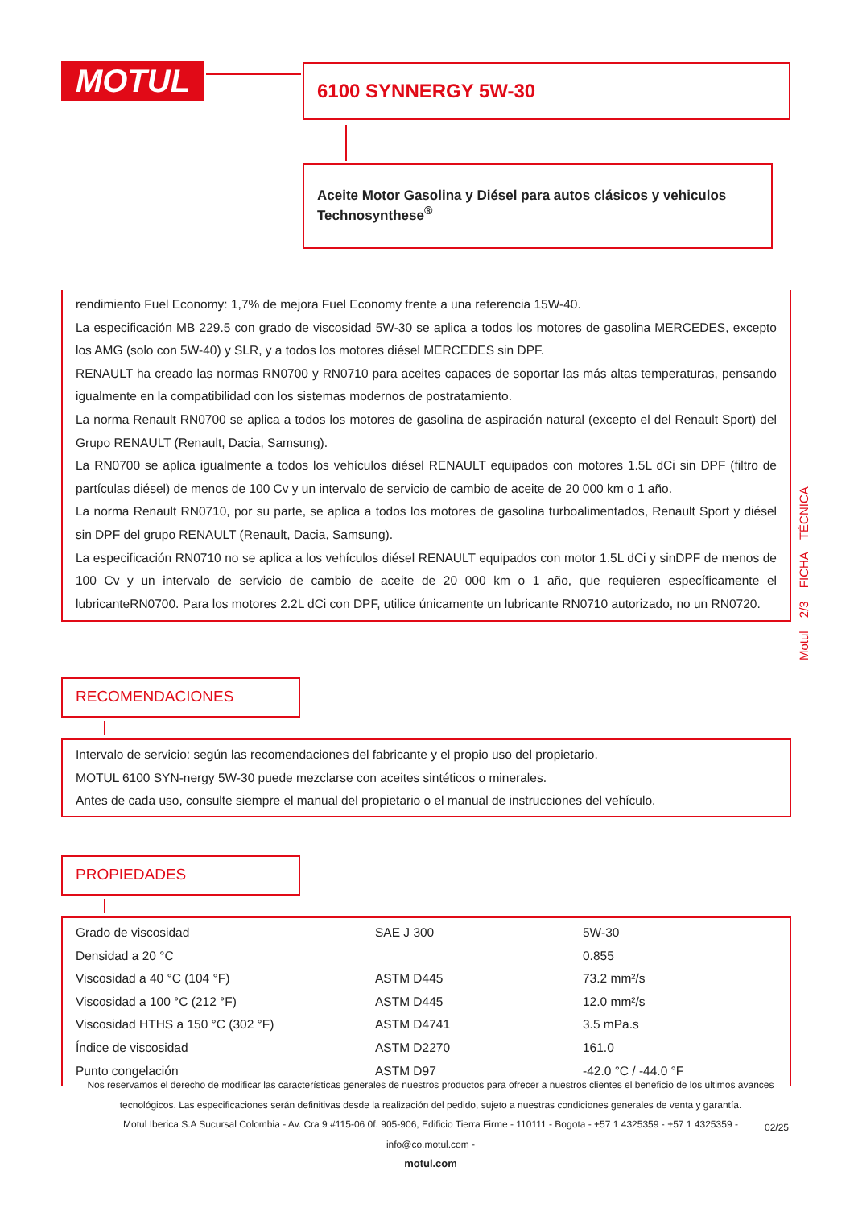MOTUL 6100 SYNNERGY 5W-30
Aceite Motor Gasolina y Diésel para autos clásicos y vehiculos Technosynthese<sup>®</sup>
rendimiento Fuel Economy: 1,7% de mejora Fuel Economy frente a una referencia 15W-40.
La especificación MB 229.5 con grado de viscosidad 5W-30 se aplica a todos los motores de gasolina MERCEDES, excepto los AMG (solo con 5W-40) y SLR, y a todos los motores diésel MERCEDES sin DPF.
RENAULT ha creado las normas RN0700 y RN0710 para aceites capaces de soportar las más altas temperaturas, pensando igualmente en la compatibilidad con los sistemas modernos de postratamiento.
La norma Renault RN0700 se aplica a todos los motores de gasolina de aspiración natural (excepto el del Renault Sport) del Grupo RENAULT (Renault, Dacia, Samsung).
La RN0700 se aplica igualmente a todos los vehículos diésel RENAULT equipados con motores 1.5L dCi sin DPF (filtro de partículas diésel) de menos de 100 Cv y un intervalo de servicio de cambio de aceite de 20 000 km o 1 año.
La norma Renault RN0710, por su parte, se aplica a todos los motores de gasolina turboalimentados, Renault Sport y diésel sin DPF del grupo RENAULT (Renault, Dacia, Samsung).
La especificación RN0710 no se aplica a los vehículos diésel RENAULT equipados con motor 1.5L dCi y sinDPF de menos de 100 Cv y un intervalo de servicio de cambio de aceite de 20 000 km o 1 año, que requieren específicamente el lubricanteRN0700. Para los motores 2.2L dCi con DPF, utilice únicamente un lubricante RN0710 autorizado, no un RN0720.
Motul 2/3 FICHA TÉCNICA
RECOMENDACIONES
Intervalo de servicio: según las recomendaciones del fabricante y el propio uso del propietario.
MOTUL 6100 SYN-nergy 5W-30 puede mezclarse con aceites sintéticos o minerales.
Antes de cada uso, consulte siempre el manual del propietario o el manual de instrucciones del vehículo.
PROPIEDADES
| Grado de viscosidad | SAE J 300 | 5W-30 |
| Densidad a 20 °C | | 0.855 |
| Viscosidad a 40 °C (104 °F) | ASTM D445 | 73.2 mm²/s |
| Viscosidad a 100 °C (212 °F) | ASTM D445 | 12.0 mm²/s |
| Viscosidad HTHS a 150 °C (302 °F) | ASTM D4741 | 3.5 mPa.s |
| Índice de viscosidad | ASTM D2270 | 161.0 |
| Punto congelación | ASTM D97 | -42.0 °C / -44.0 °F |
Nos reservamos el derecho de modificar las características generales de nuestros productos para ofrecer a nuestros clientes el beneficio de los ultimos avances tecnológicos. Las especificaciones serán definitivas desde la realización del pedido, sujeto a nuestras condiciones generales de venta y garantía.
Motul Iberica S.A Sucursal Colombia - Av. Cra 9 #115-06 0f. 905-906, Edificio Tierra Firme - 110111 - Bogota - +57 1 4325359 - +57 1 4325359 -
info@co.motul.com -
motul.com
02/25